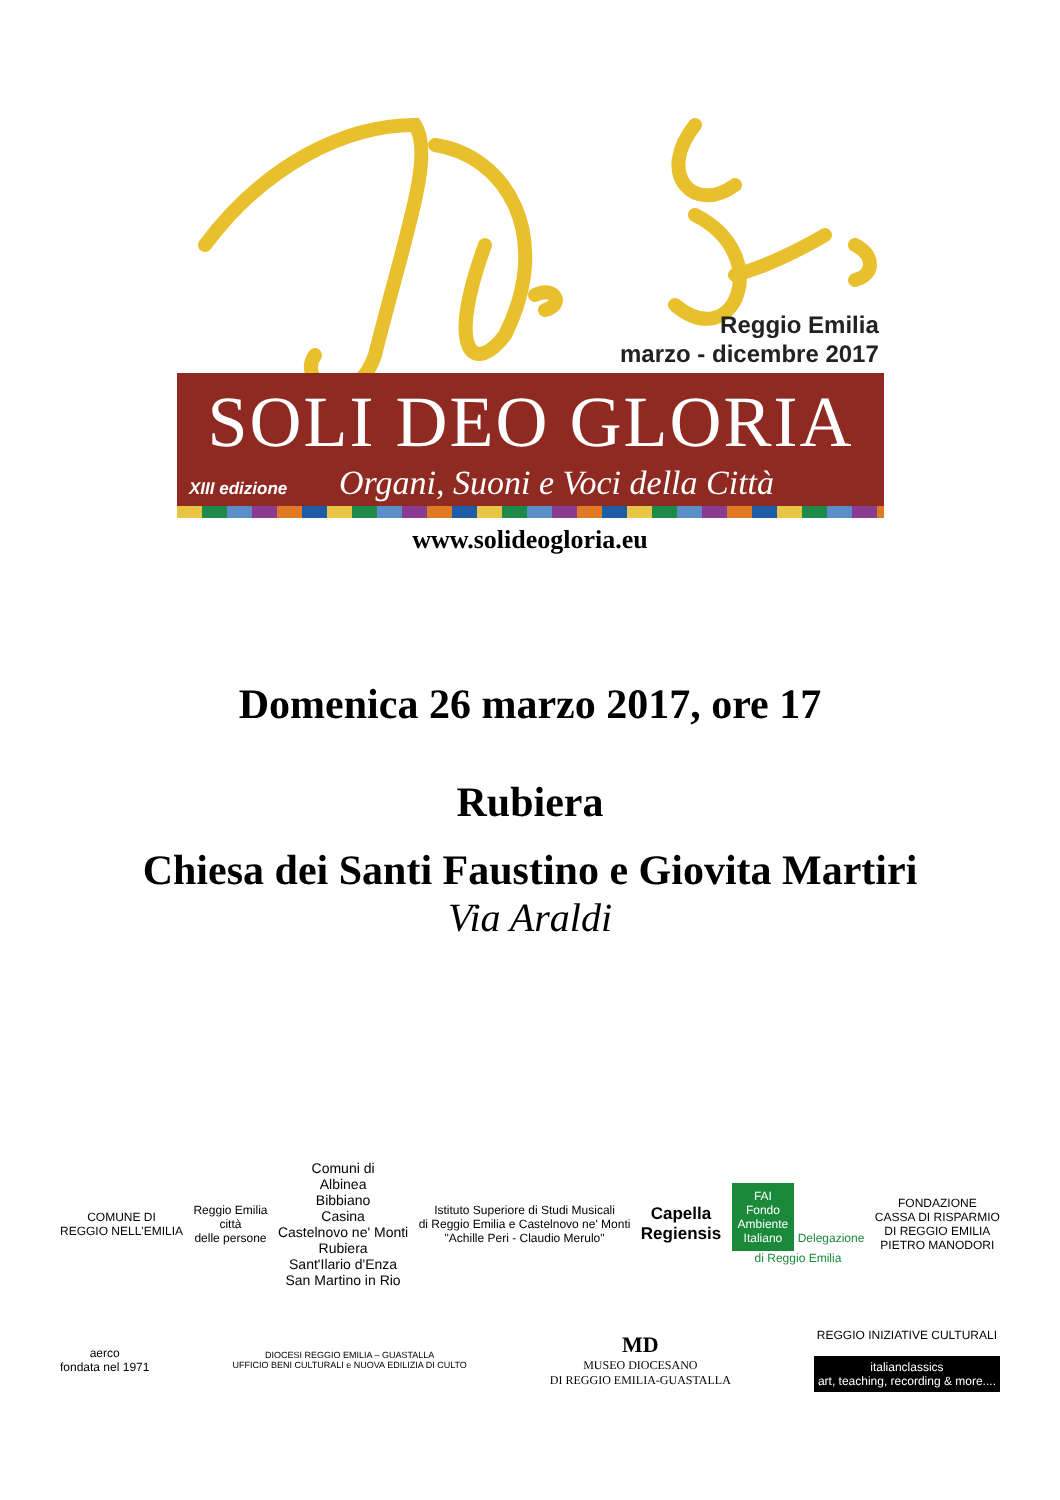Reggio Emilia
marzo - dicembre 2017
SOLI DEO GLORIA
XIII edizione Organi, Suoni e Voci della Città
www.solideogloria.eu
Domenica 26 marzo 2017, ore 17
Rubiera
Chiesa dei Santi Faustino e Giovita Martiri
Via Araldi
COMUNE DI
REGGIO NELL'EMILIA
Reggio Emilia
città
delle persone
Comuni di
Albinea
Bibbiano
Casina
Castelnovo ne' Monti
Rubiera
Sant'Ilario d'Enza
San Martino in Rio
Istituto Superiore di Studi Musicali
di Reggio Emilia e Castelnovo ne' Monti
"Achille Peri - Claudio Merulo"
Capella
Regiensis
FAI
Fondo
Ambiente
Italiano Delegazione
di Reggio Emilia
FONDAZIONE
CASSA DI RISPARMIO
DI REGGIO EMILIA
PIETRO MANODORI
aerco
fondata nel 1971
DIOCESI REGGIO EMILIA – GUASTALLA
UFFICIO BENI CULTURALI e NUOVA EDILIZIA DI CULTO
MD
MUSEO DIOCESANO
DI REGGIO EMILIA-GUASTALLA
REGGIO INIZIATIVE CULTURALI
italianclassics
art, teaching, recording & more....